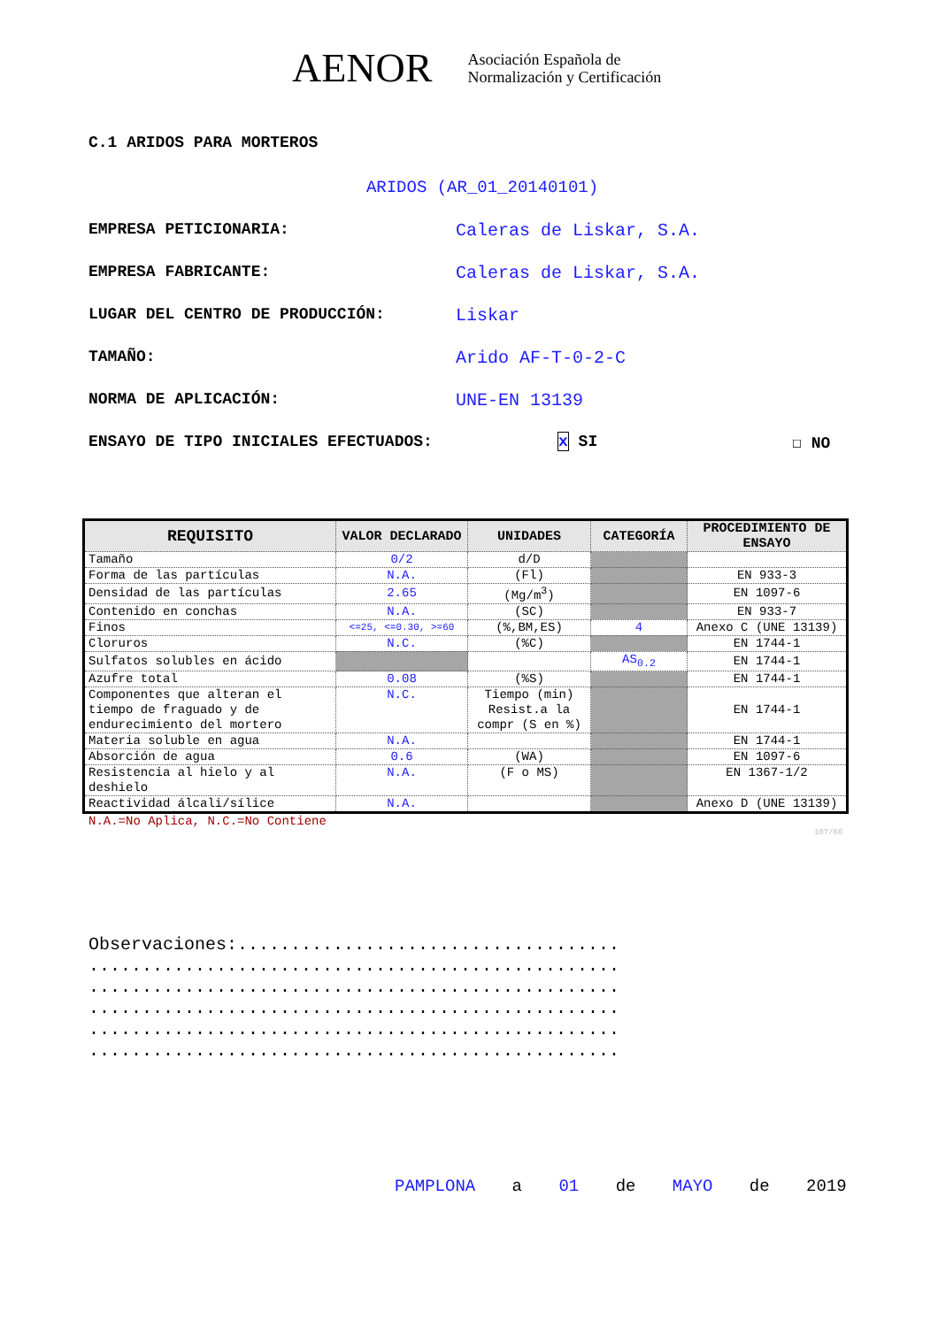AENOR Asociación Española de
Normalización y Certificación
C.1 ARIDOS PARA MORTEROS
ARIDOS (AR_01_20140101)
EMPRESA PETICIONARIA: Caleras de Liskar, S.A.
EMPRESA FABRICANTE: Caleras de Liskar, S.A.
LUGAR DEL CENTRO DE PRODUCCIÓN: Liskar
TAMAÑO: Arido AF-T-0-2-C
NORMA DE APLICACIÓN: UNE-EN 13139
ENSAYO DE TIPO INICIALES EFECTUADOS: x SI ☐ NO
| REQUISITO | VALOR DECLARADO | UNIDADES | CATEGORÍA | PROCEDIMIENTO DE ENSAYO |
| --- | --- | --- | --- | --- |
| Tamaño | 0/2 | d/D | | |
| Forma de las partículas | N.A. | (Fl) | | EN 933-3 |
| Densidad de las partículas | 2.65 | (Mg/m<sup>3</sup>) | | EN 1097-6 |
| Contenido en conchas | N.A. | (SC) | | EN 933-7 |
| Finos | <=25, <=0.30, >=60 | (%,BM,ES) | 4 | Anexo C (UNE 13139) |
| Cloruros | N.C. | (%C) | | EN 1744-1 |
| Sulfatos solubles en ácido | | | AS<sub>0.2</sub> | EN 1744-1 |
| Azufre total | 0.08 | (%S) | | EN 1744-1 |
| Componentes que alteran el tiempo de fraguado y de endurecimiento del mortero | N.C. | Tiempo (min) Resist.a la compr (S en %) | | EN 1744-1 |
| Materia soluble en agua | N.A. | | | EN 1744-1 |
| Absorción de agua | 0.6 | (WA) | | EN 1097-6 |
| Resistencia al hielo y al deshielo | N.A. | (F o MS) | | EN 1367-1/2 |
| Reactividad álcali/sílice | N.A. | | | Anexo D (UNE 13139) |
N.A.=No Aplica, N.C.=No Contiene
107/66
Observaciones:....................................
..................................................
..................................................
..................................................
..................................................
..................................................
PAMPLONA a 01 de MAYO de 2019